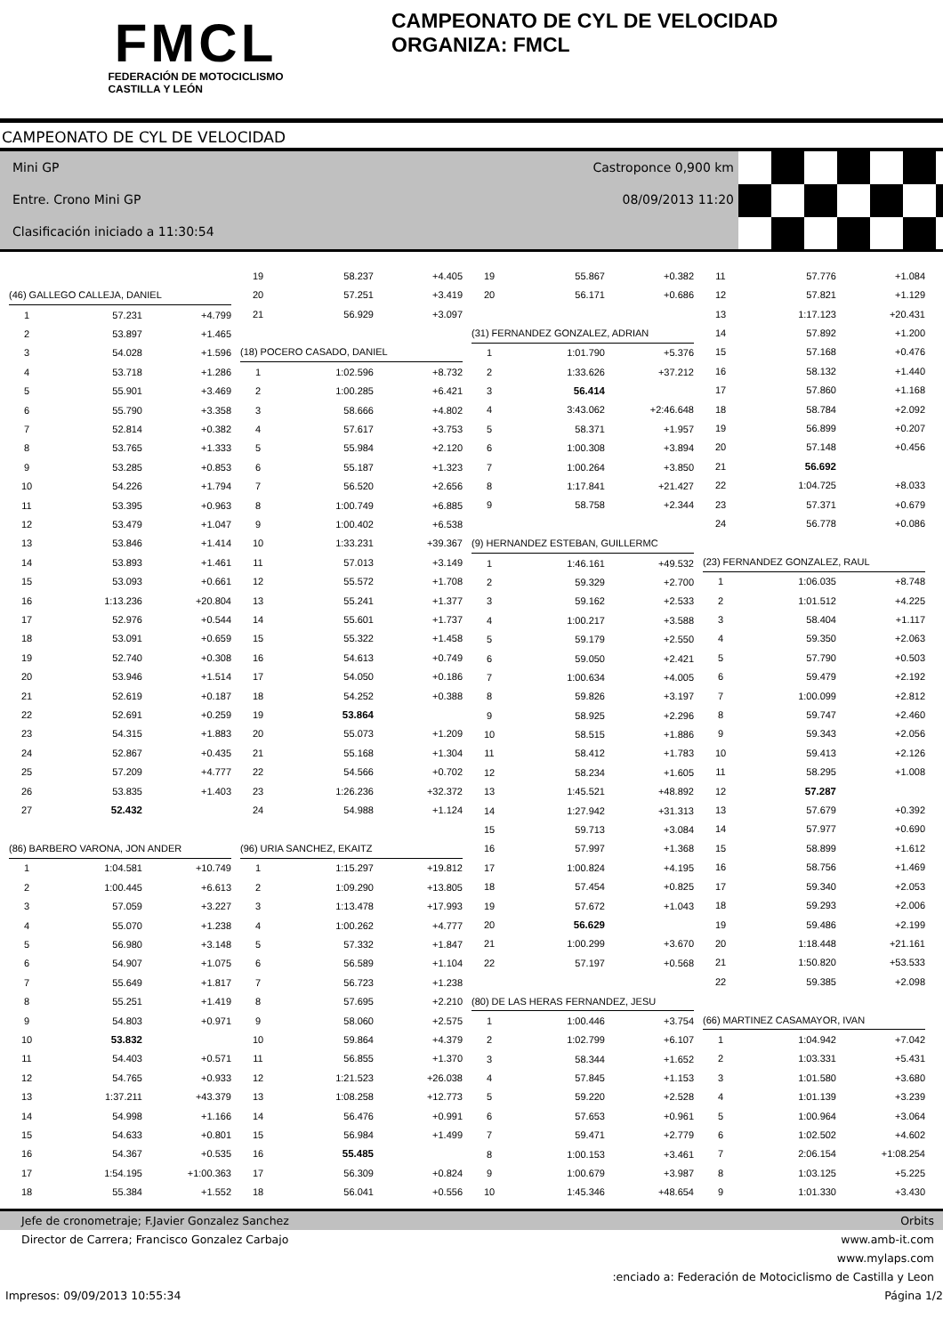FMCL
FEDERACIÓN DE MOTOCICLISMO
CASTILLA Y LEÓN
CAMPEONATO DE CYL DE VELOCIDAD
ORGANIZA: FMCL
CAMPEONATO DE CYL DE VELOCIDAD
Mini GP
Entre. Crono Mini GP
Clasificación iniciado a 11:30:54
Castroponce 0,900 km
08/09/2013 11:20
| (46) GALLEGO CALLEJA, DANIEL | | |
| 1 | 57.231 | +4.799 |
| 2 | 53.897 | +1.465 |
| 3 | 54.028 | +1.596 |
| 4 | 53.718 | +1.286 |
| 5 | 55.901 | +3.469 |
| 6 | 55.790 | +3.358 |
| 7 | 52.814 | +0.382 |
| 8 | 53.765 | +1.333 |
| 9 | 53.285 | +0.853 |
| 10 | 54.226 | +1.794 |
| 11 | 53.395 | +0.963 |
| 12 | 53.479 | +1.047 |
| 13 | 53.846 | +1.414 |
| 14 | 53.893 | +1.461 |
| 15 | 53.093 | +0.661 |
| 16 | 1:13.236 | +20.804 |
| 17 | 52.976 | +0.544 |
| 18 | 53.091 | +0.659 |
| 19 | 52.740 | +0.308 |
| 20 | 53.946 | +1.514 |
| 21 | 52.619 | +0.187 |
| 22 | 52.691 | +0.259 |
| 23 | 54.315 | +1.883 |
| 24 | 52.867 | +0.435 |
| 25 | 57.209 | +4.777 |
| 26 | 53.835 | +1.403 |
| 27 | 52.432 | |
| (86) BARBERO VARONA, JON ANDER | | |
| 1 | 1:04.581 | +10.749 |
| 2 | 1:00.445 | +6.613 |
| 3 | 57.059 | +3.227 |
| 4 | 55.070 | +1.238 |
| 5 | 56.980 | +3.148 |
| 6 | 54.907 | +1.075 |
| 7 | 55.649 | +1.817 |
| 8 | 55.251 | +1.419 |
| 9 | 54.803 | +0.971 |
| 10 | 53.832 | |
| 11 | 54.403 | +0.571 |
| 12 | 54.765 | +0.933 |
| 13 | 1:37.211 | +43.379 |
| 14 | 54.998 | +1.166 |
| 15 | 54.633 | +0.801 |
| 16 | 54.367 | +0.535 |
| 17 | 1:54.195 | +1:00.363 |
| 18 | 55.384 | +1.552 |
| 19 | 58.237 | +4.405 |
| 20 | 57.251 | +3.419 |
| 21 | 56.929 | +3.097 |
| (18) POCERO CASADO, DANIEL | | |
| 1 | 1:02.596 | +8.732 |
| 2 | 1:00.285 | +6.421 |
| 3 | 58.666 | +4.802 |
| 4 | 57.617 | +3.753 |
| 5 | 55.984 | +2.120 |
| 6 | 55.187 | +1.323 |
| 7 | 56.520 | +2.656 |
| 8 | 1:00.749 | +6.885 |
| 9 | 1:00.402 | +6.538 |
| 10 | 1:33.231 | +39.367 |
| 11 | 57.013 | +3.149 |
| 12 | 55.572 | +1.708 |
| 13 | 55.241 | +1.377 |
| 14 | 55.601 | +1.737 |
| 15 | 55.322 | +1.458 |
| 16 | 54.613 | +0.749 |
| 17 | 54.050 | +0.186 |
| 18 | 54.252 | +0.388 |
| 19 | 53.864 | |
| 20 | 55.073 | +1.209 |
| 21 | 55.168 | +1.304 |
| 22 | 54.566 | +0.702 |
| 23 | 1:26.236 | +32.372 |
| 24 | 54.988 | +1.124 |
| (96) URIA SANCHEZ, EKAITZ | | |
| 1 | 1:15.297 | +19.812 |
| 2 | 1:09.290 | +13.805 |
| 3 | 1:13.478 | +17.993 |
| 4 | 1:00.262 | +4.777 |
| 5 | 57.332 | +1.847 |
| 6 | 56.589 | +1.104 |
| 7 | 56.723 | +1.238 |
| 8 | 57.695 | +2.210 |
| 9 | 58.060 | +2.575 |
| 10 | 59.864 | +4.379 |
| 11 | 56.855 | +1.370 |
| 12 | 1:21.523 | +26.038 |
| 13 | 1:08.258 | +12.773 |
| 14 | 56.476 | +0.991 |
| 15 | 56.984 | +1.499 |
| 16 | 55.485 | |
| 17 | 56.309 | +0.824 |
| 18 | 56.041 | +0.556 |
| 19 | 55.867 | +0.382 |
| 20 | 56.171 | +0.686 |
| (31) FERNANDEZ GONZALEZ, ADRIAN | | |
| 1 | 1:01.790 | +5.376 |
| 2 | 1:33.626 | +37.212 |
| 3 | 56.414 | |
| 4 | 3:43.062 | +2:46.648 |
| 5 | 58.371 | +1.957 |
| 6 | 1:00.308 | +3.894 |
| 7 | 1:00.264 | +3.850 |
| 8 | 1:17.841 | +21.427 |
| 9 | 58.758 | +2.344 |
| (9) HERNANDEZ ESTEBAN, GUILLERMC | | |
| 1 | 1:46.161 | +49.532 |
| 2 | 59.329 | +2.700 |
| 3 | 59.162 | +2.533 |
| 4 | 1:00.217 | +3.588 |
| 5 | 59.179 | +2.550 |
| 6 | 59.050 | +2.421 |
| 7 | 1:00.634 | +4.005 |
| 8 | 59.826 | +3.197 |
| 9 | 58.925 | +2.296 |
| 10 | 58.515 | +1.886 |
| 11 | 58.412 | +1.783 |
| 12 | 58.234 | +1.605 |
| 13 | 1:45.521 | +48.892 |
| 14 | 1:27.942 | +31.313 |
| 15 | 59.713 | +3.084 |
| 16 | 57.997 | +1.368 |
| 17 | 1:00.824 | +4.195 |
| 18 | 57.454 | +0.825 |
| 19 | 57.672 | +1.043 |
| 20 | 56.629 | |
| 21 | 1:00.299 | +3.670 |
| 22 | 57.197 | +0.568 |
| (80) DE LAS HERAS FERNANDEZ, JESU | | |
| 1 | 1:00.446 | +3.754 |
| 2 | 1:02.799 | +6.107 |
| 3 | 58.344 | +1.652 |
| 4 | 57.845 | +1.153 |
| 5 | 59.220 | +2.528 |
| 6 | 57.653 | +0.961 |
| 7 | 59.471 | +2.779 |
| 8 | 1:00.153 | +3.461 |
| 9 | 1:00.679 | +3.987 |
| 10 | 1:45.346 | +48.654 |
| 11 | 57.776 | +1.084 |
| 12 | 57.821 | +1.129 |
| 13 | 1:17.123 | +20.431 |
| 14 | 57.892 | +1.200 |
| 15 | 57.168 | +0.476 |
| 16 | 58.132 | +1.440 |
| 17 | 57.860 | +1.168 |
| 18 | 58.784 | +2.092 |
| 19 | 56.899 | +0.207 |
| 20 | 57.148 | +0.456 |
| 21 | 56.692 | |
| 22 | 1:04.725 | +8.033 |
| 23 | 57.371 | +0.679 |
| 24 | 56.778 | +0.086 |
| (23) FERNANDEZ GONZALEZ, RAUL | | |
| 1 | 1:06.035 | +8.748 |
| 2 | 1:01.512 | +4.225 |
| 3 | 58.404 | +1.117 |
| 4 | 59.350 | +2.063 |
| 5 | 57.790 | +0.503 |
| 6 | 59.479 | +2.192 |
| 7 | 1:00.099 | +2.812 |
| 8 | 59.747 | +2.460 |
| 9 | 59.343 | +2.056 |
| 10 | 59.413 | +2.126 |
| 11 | 58.295 | +1.008 |
| 12 | 57.287 | |
| 13 | 57.679 | +0.392 |
| 14 | 57.977 | +0.690 |
| 15 | 58.899 | +1.612 |
| 16 | 58.756 | +1.469 |
| 17 | 59.340 | +2.053 |
| 18 | 59.293 | +2.006 |
| 19 | 59.486 | +2.199 |
| 20 | 1:18.448 | +21.161 |
| 21 | 1:50.820 | +53.533 |
| 22 | 59.385 | +2.098 |
| (66) MARTINEZ CASAMAYOR, IVAN | | |
| 1 | 1:04.942 | +7.042 |
| 2 | 1:03.331 | +5.431 |
| 3 | 1:01.580 | +3.680 |
| 4 | 1:01.139 | +3.239 |
| 5 | 1:00.964 | +3.064 |
| 6 | 1:02.502 | +4.602 |
| 7 | 2:06.154 | +1:08.254 |
| 8 | 1:03.125 | +5.225 |
| 9 | 1:01.330 | +3.430 |
Jefe de cronometraje; F.Javier Gonzalez Sanchez Orbits
Director de Carrera; Francisco Gonzalez Carbajo www.amb-it.com
www.mylaps.com
:enciado a: Federación de Motociclismo de Castilla y Leon
Impresos: 09/09/2013 10:55:34 Página 1/2